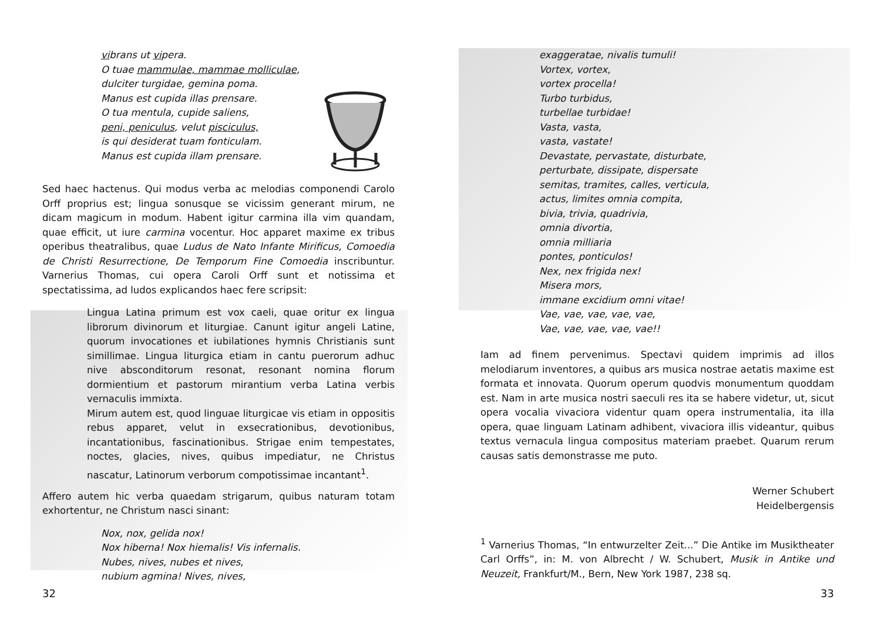vibrans ut vipera.
O tuae mammulae, mammae molliculae,
dulciter turgidae, gemina poma.
Manus est cupida illas prensare.
O tua mentula, cupide saliens,
peni, peniculus, velut pisciculus,
is qui desiderat tuam fonticulam.
Manus est cupida illam prensare.
Sed haec hactenus. Qui modus verba ac melodias componendi Carolo Orff proprius est; lingua sonusque se vicissim generant mirum, ne dicam magicum in modum. Habent igitur carmina illa vim quandam, quae efficit, ut iure carmina vocentur. Hoc apparet maxime ex tribus operibus theatralibus, quae Ludus de Nato Infante Mirificus, Comoedia de Christi Resurrectione, De Temporum Fine Comoedia inscribuntur. Varnerius Thomas, cui opera Caroli Orff sunt et notissima et spectatissima, ad ludos explicandos haec fere scripsit:
Lingua Latina primum est vox caeli, quae oritur ex lingua librorum divinorum et liturgiae. Canunt igitur angeli Latine, quorum invocationes et iubilationes hymnis Christianis sunt simillimae. Lingua liturgica etiam in cantu puerorum adhuc nive abscondi­torum resonat, resonant nomina florum dormientium et pastorum mirantium verba Latina verbis vernaculis immixta.
Mirum autem est, quod linguae liturgicae vis etiam in oppositis rebus apparet, velut in exsecrationibus, devotionibus, incantationibus, fascinationibus. Strigae enim tempestates, noctes, glacies, nives, quibus impediatur, ne Christus nascatur, Latinorum verborum compotissimae incantant<sup>1</sup>.
Affero autem hic verba quaedam strigarum, quibus naturam totam exhortentur, ne Christum nasci sinant:
Nox, nox, gelida nox!
Nox hiberna! Nox hiemalis! Vis infernalis.
Nubes, nives, nubes et nives,
nubium agmina! Nives, nives,
32
exaggeratae, nivalis tumuli!
Vortex, vortex,
vortex procella!
Turbo turbidus,
turbellae turbidae!
Vasta, vasta,
vasta, vastate!
Devastate, pervastate, disturbate,
perturbate, dissipate, dispersate
semitas, tramites, calles, verticula,
actus, limites omnia compita,
bivia, trivia, quadrivia,
omnia divortia,
omnia milliaria
pontes, ponticulos!
Nex, nex frigida nex!
Misera mors,
immane excidium omni vitae!
Vae, vae, vae, vae, vae,
Vae, vae, vae, vae, vae!!
Iam ad finem pervenimus. Spectavi quidem imprimis ad illos melodiarum inventores, a quibus ars musica nostrae aetatis maxime est formata et innovata. Quorum operum quodvis monumentum quoddam est. Nam in arte musica nostri saeculi res ita se habere videtur, ut, sicut opera vocalia vivaciora videntur quam opera instrumentalia, ita illa opera, quae linguam Latinam adhibent, vivaciora illis videantur, quibus textus vernacula lingua compositus materiam praebet. Quarum rerum causas satis demonstrasse me puto.
Werner Schubert
Heidelbergensis
<sup>1</sup> Varnerius Thomas, “In entwurzelter Zeit...” Die Antike im Musiktheater Carl Orffs”, in: M. von Albrecht / W. Schubert, Musik in Antike und Neuzeit, Frankfurt/M., Bern, New York 1987, 238 sq.
33